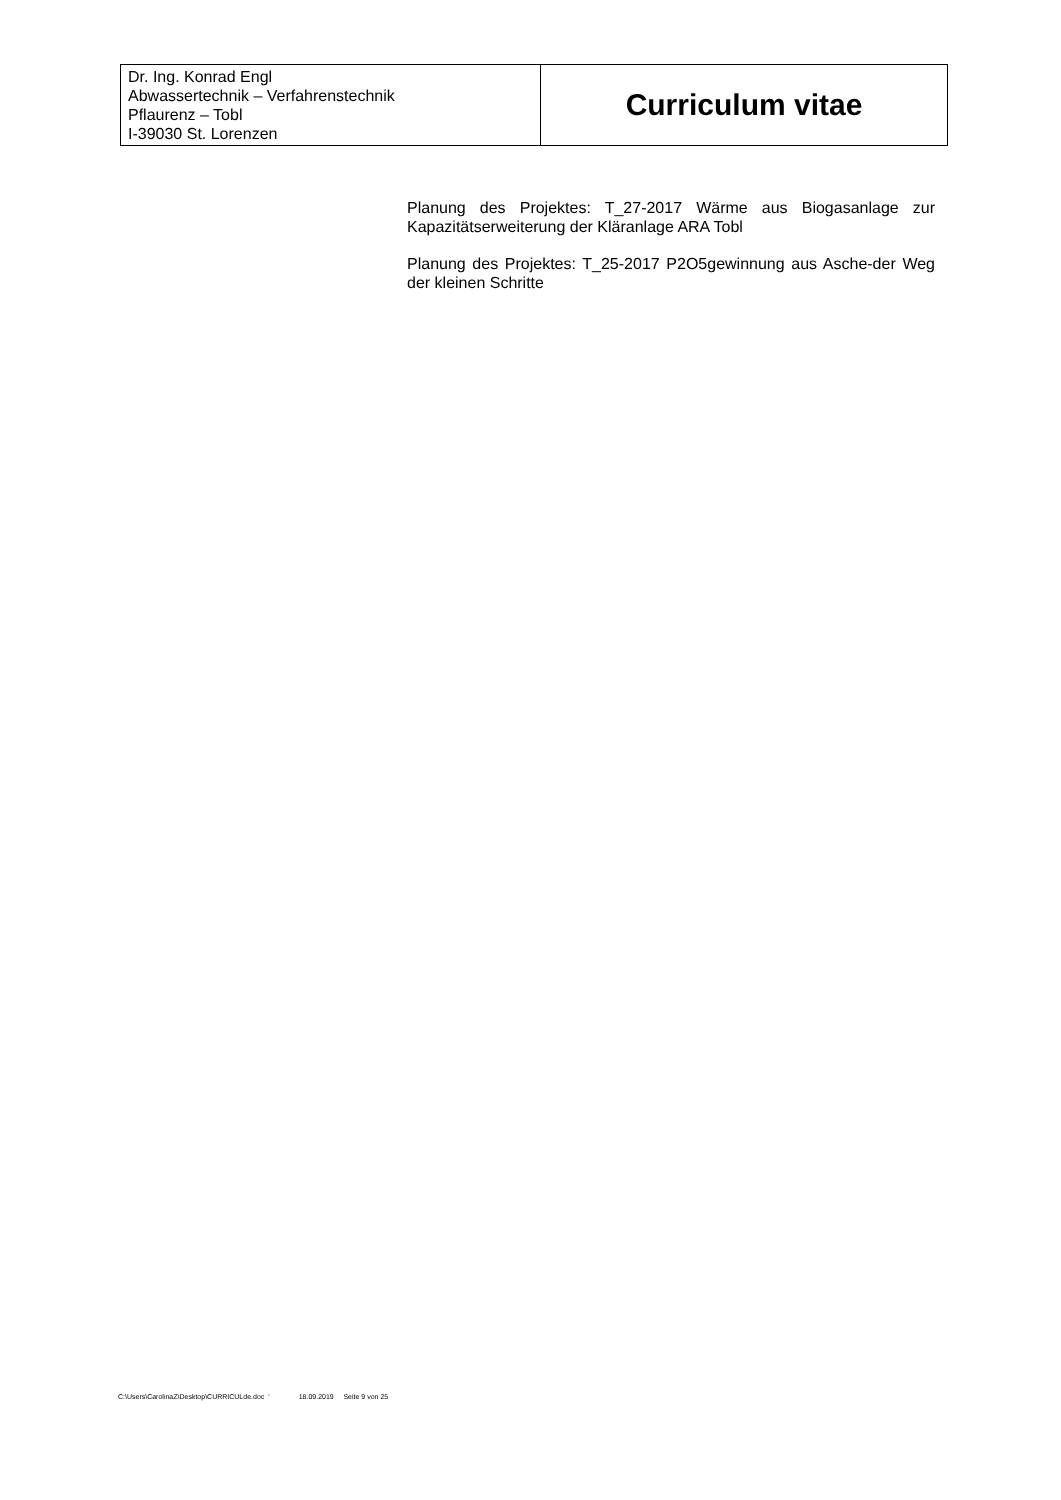| Dr. Ing. Konrad Engl Abwassertechnik – Verfahrenstechnik Pflaurenz – Tobl I-39030 St. Lorenzen | Curriculum vitae |
Planung des Projektes: T_27-2017 Wärme aus Biogasanlage zur Kapazitätserweiterung der Kläranlage ARA Tobl
Planung des Projektes: T_25-2017 P2O5gewinnung aus Asche-der Weg der kleinen Schritte
C:\Users\CarolinaZ\Desktop\CURRICULde.doc ' 18.09.2019 Seite 9 von 25